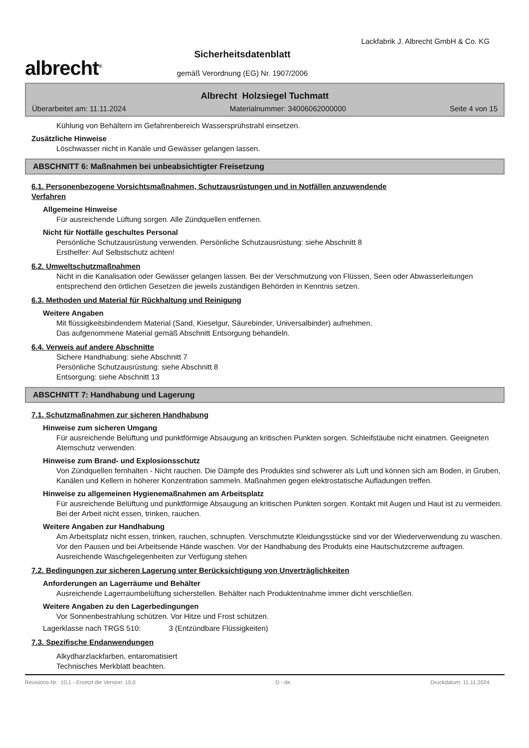albrecht<sup>®</sup>
Sicherheitsdatenblatt
gemäß Verordnung (EG) Nr. 1907/2006
Lackfabrik J. Albrecht GmbH & Co. KG
Albrecht Holzsiegel Tuchmatt
Überarbeitet am: 11.11.2024 Materialnummer: 34006062000000 Seite 4 von 15
Kühlung von Behältern im Gefahrenbereich Wassersprühstrahl einsetzen.
Zusätzliche Hinweise
Löschwasser nicht in Kanäle und Gewässer gelangen lassen.
ABSCHNITT 6: Maßnahmen bei unbeabsichtigter Freisetzung
6.1. Personenbezogene Vorsichtsmaßnahmen, Schutzausrüstungen und in Notfällen anzuwendende
Verfahren
Allgemeine Hinweise
Für ausreichende Lüftung sorgen. Alle Zündquellen entfernen.
Nicht für Notfälle geschultes Personal
Persönliche Schutzausrüstung verwenden. Persönliche Schutzausrüstung: siehe Abschnitt 8
Ersthelfer: Auf Selbstschutz achten!
6.2. Umweltschutzmaßnahmen
Nicht in die Kanalisation oder Gewässer gelangen lassen. Bei der Verschmutzung von Flüssen, Seen oder Abwasserleitungen entsprechend den örtlichen Gesetzen die jeweils zuständigen Behörden in Kenntnis setzen.
6.3. Methoden und Material für Rückhaltung und Reinigung
Weitere Angaben
Mit flüssigkeitsbindendem Material (Sand, Kieselgur, Säurebinder, Universalbinder) aufnehmen.
Das aufgenommene Material gemäß Abschnitt Entsorgung behandeln.
6.4. Verweis auf andere Abschnitte
Sichere Handhabung: siehe Abschnitt 7
Persönliche Schutzausrüstung: siehe Abschnitt 8
Entsorgung: siehe Abschnitt 13
ABSCHNITT 7: Handhabung und Lagerung
7.1. Schutzmaßnahmen zur sicheren Handhabung
Hinweise zum sicheren Umgang
Für ausreichende Belüftung und punktförmige Absaugung an kritischen Punkten sorgen. Schleifstäube nicht einatmen. Geeigneten Atemschutz verwenden.
Hinweise zum Brand- und Explosionsschutz
Von Zündquellen fernhalten - Nicht rauchen. Die Dämpfe des Produktes sind schwerer als Luft und können sich am Boden, in Gruben, Kanälen und Kellern in höherer Konzentration sammeln. Maßnahmen gegen elektrostatische Aufladungen treffen.
Hinweise zu allgemeinen Hygienemaßnahmen am Arbeitsplatz
Für ausreichende Belüftung und punktförmige Absaugung an kritischen Punkten sorgen. Kontakt mit Augen und Haut ist zu vermeiden. Bei der Arbeit nicht essen, trinken, rauchen.
Weitere Angaben zur Handhabung
Am Arbeitsplatz nicht essen, trinken, rauchen, schnupfen. Verschmutzte Kleidungsstücke sind vor der Wiederverwendung zu waschen. Vor den Pausen und bei Arbeitsende Hände waschen. Vor der Handhabung des Produkts eine Hautschutzcreme auftragen. Ausreichende Waschgelegenheiten zur Verfügung stehen
7.2. Bedingungen zur sicheren Lagerung unter Berücksichtigung von Unverträglichkeiten
Anforderungen an Lagerräume und Behälter
Ausreichende Lagerraumbelüftung sicherstellen. Behälter nach Produktentnahme immer dicht verschließen.
Weitere Angaben zu den Lagerbedingungen
Vor Sonnenbestrahlung schützen. Vor Hitze und Frost schützen.
Lagerklasse nach TRGS 510: 3 (Entzündbare Flüssigkeiten)
7.3. Spezifische Endanwendungen
Alkydharzlackfarben, entaromatisiert
Technisches Merkblatt beachten.
Revisions-Nr.: 10,1 - Ersetzt die Version: 10,0 D - de Druckdatum: 11.11.2024